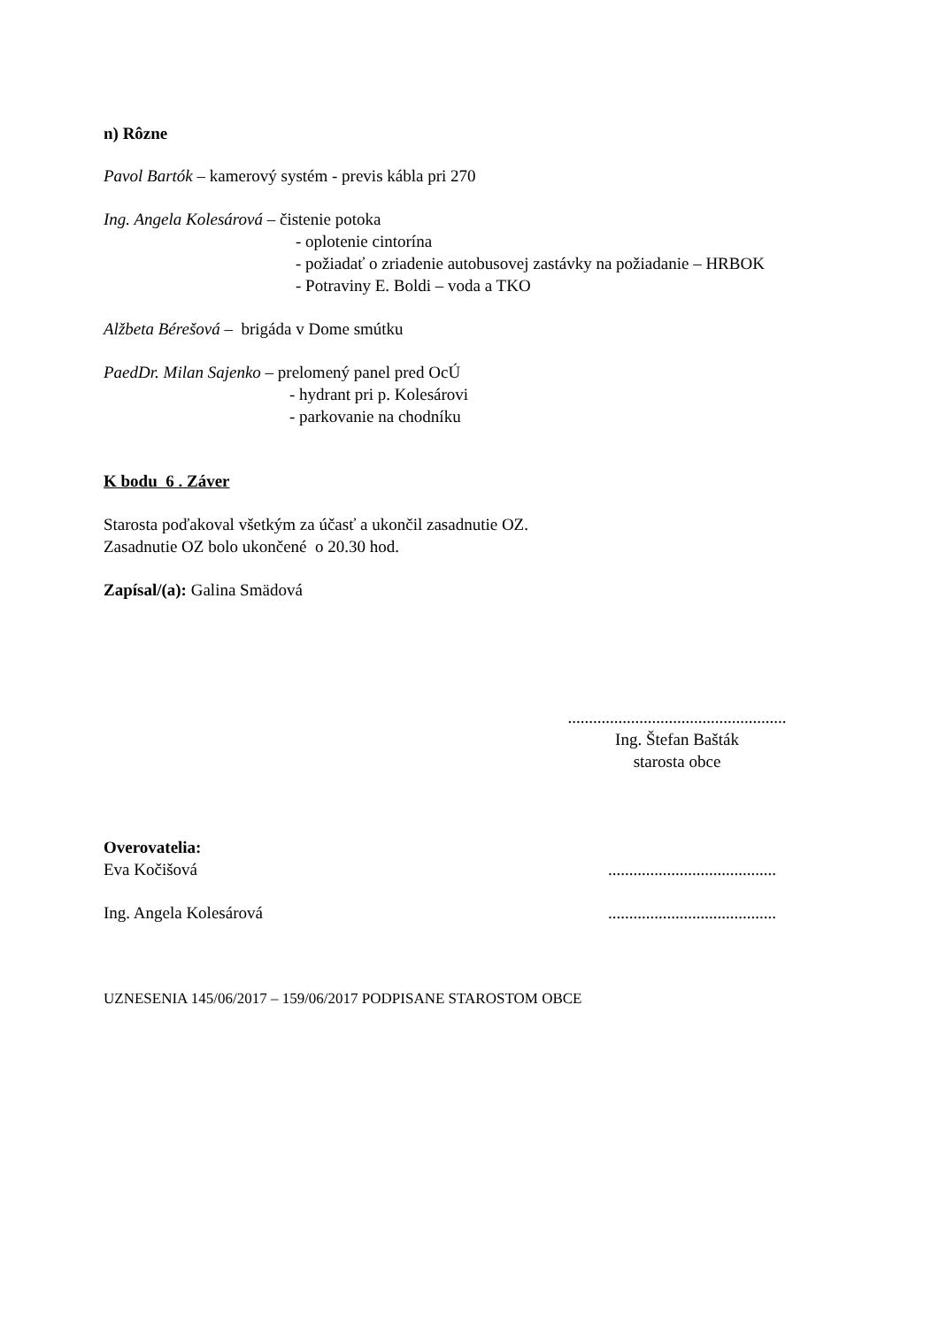n) Rôzne
Pavol Bartók – kamerový systém - previs kábla pri 270
Ing. Angela Kolesárová – čistenie potoka
- oplotenie cintorína
- požiadať o zriadenie autobusovej zastávky na požiadanie – HRBOK
- Potraviny E. Boldi – voda a TKO
Alžbeta Bérešová – brigáda v Dome smútku
PaedDr. Milan Sajenko – prelomený panel pred OcÚ
- hydrant pri p. Kolesárovi
- parkovanie na chodníku
K bodu 6 . Záver
Starosta poďakoval všetkým za účasť a ukončil zasadnutie OZ.
Zasadnutie OZ bolo ukončené o 20.30 hod.
Zapísal/(a): Galina Smädová
....................................................
Ing. Štefan Bašták
starosta obce
Overovatelia:
Eva Kočišová ........................................
Ing. Angela Kolesárová ........................................
UZNESENIA 145/06/2017 – 159/06/2017 PODPISANE STAROSTOM OBCE